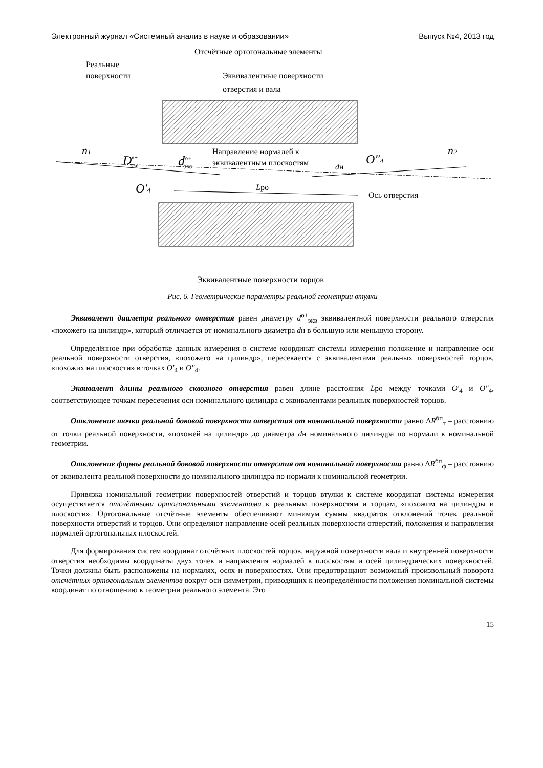Электронный журнал «Системный анализ в науке и образовании» Выпуск №4, 2013 год
Отсчётные ортогональные элементы
Реальные
поверхности
Эквивалентные поверхности
отверстия и вала
n1
Dв+экв
dо+экв
Направление нормалей к
эквивалентным плоскостям
dн
O″4
n2
O′4
Lро
Ось отверстия
Эквивалентные поверхности торцов
Рис. 6. Геометрические параметры реальной геометрии втулки
Эквивалент диаметра реального отверстия равен диаметру d<sup>о+</sup><sub>экв</sub> эквивалентной поверхности реального отверстия «похожего на цилиндр», который отличается от номинального диаметра dн в большую или меньшую сторону.
Определённое при обработке данных измерения в системе координат системы измерения положение и направление оси реальной поверхности отверстия, «похожего на цилиндр», пересекается с эквивалентами реальных поверхностей торцов, «похожих на плоскости» в точках O′<sub>4</sub> и O″<sub>4</sub>.
Эквивалент длины реального сквозного отверстия равен длине расстояния Lро между точками O′<sub>4</sub> и O″<sub>4</sub>, соответствующее точкам пересечения оси номинального цилиндра с эквивалентами реальных поверхностей торцов.
Отклонение точки реальной боковой поверхности отверстия от номинальной поверхности равно ΔR<sup>бп</sup><sub>т</sub> – расстоянию от точки реальной поверхности, «похожей на цилиндр» до диаметра dн номинального цилиндра по нормали к номинальной геометрии.
Отклонение формы реальной боковой поверхности отверстия от номинальной поверхности равно ΔR<sup>бп</sup><sub>ф</sub> – расстоянию от эквивалента реальной поверхности до номинального цилиндра по нормали к номинальной геометрии.
Привязка номинальной геометрии поверхностей отверстий и торцов втулки к системе координат системы измерения осуществляется отсчётными ортогональными элементами к реальным поверхностям и торцам, «похожим на цилиндры и плоскости». Ортогональные отсчётные элементы обеспечивают минимум суммы квадратов отклонений точек реальной поверхности отверстий и торцов. Они определяют направление осей реальных поверхности отверстий, положения и направления нормалей ортогональных плоскостей.
Для формирования систем координат отсчётных плоскостей торцов, наружной поверхности вала и внутренней поверхности отверстия необходимы координаты двух точек и направления нормалей к плоскостям и осей цилиндрических поверхностей. Точки должны быть расположены на нормалях, осях и поверхностях. Они предотвращают возможный произвольный поворота отсчётных ортогональных элементов вокруг оси симметрии, приводящих к неопределённости положения номинальной системы координат по отношению к геометрии реального элемента. Это
15